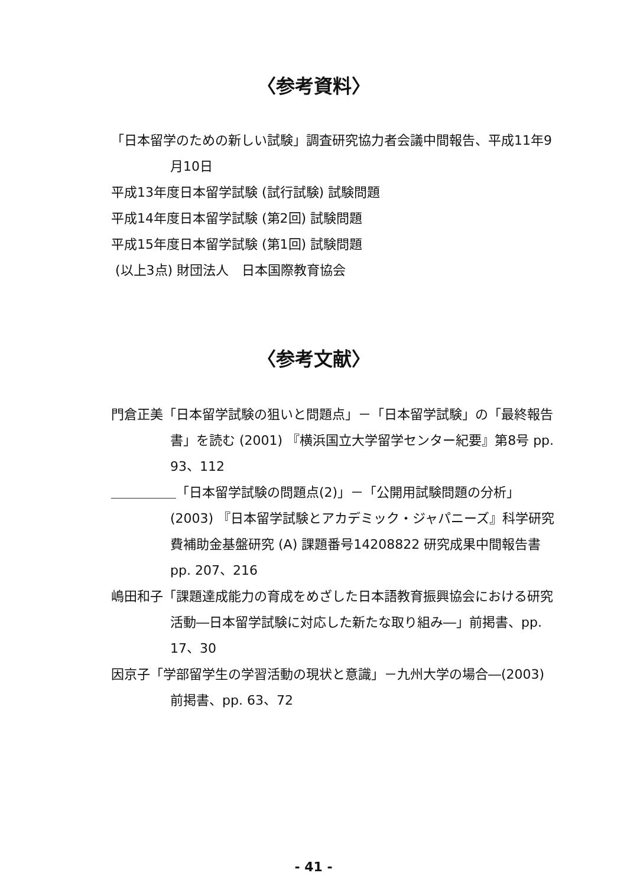〈参考資料〉
「日本留学のための新しい試験」調査研究協力者会議中間報告、平成11年9月10日
平成13年度日本留学試験 (試行試験) 試験問題
平成14年度日本留学試験 (第2回) 試験問題
平成15年度日本留学試験 (第1回) 試験問題
(以上3点) 財団法人　日本国際教育協会
〈参考文献〉
門倉正美「日本留学試験の狙いと問題点」－「日本留学試験」の「最終報告書」を読む (2001) 『横浜国立大学留学センター紀要』第8号 pp. 93、112
＿＿＿＿＿「日本留学試験の問題点(2)」－「公開用試験問題の分析」(2003) 『日本留学試験とアカデミック・ジャパニーズ』科学研究費補助金基盤研究 (A) 課題番号14208822 研究成果中間報告書 pp. 207、216
嶋田和子「課題達成能力の育成をめざした日本語教育振興協会における研究活動―日本留学試験に対応した新たな取り組み―」前掲書、pp. 17、30
因京子「学部留学生の学習活動の現状と意識」－九州大学の場合―(2003) 前掲書、pp. 63、72
- 41 -